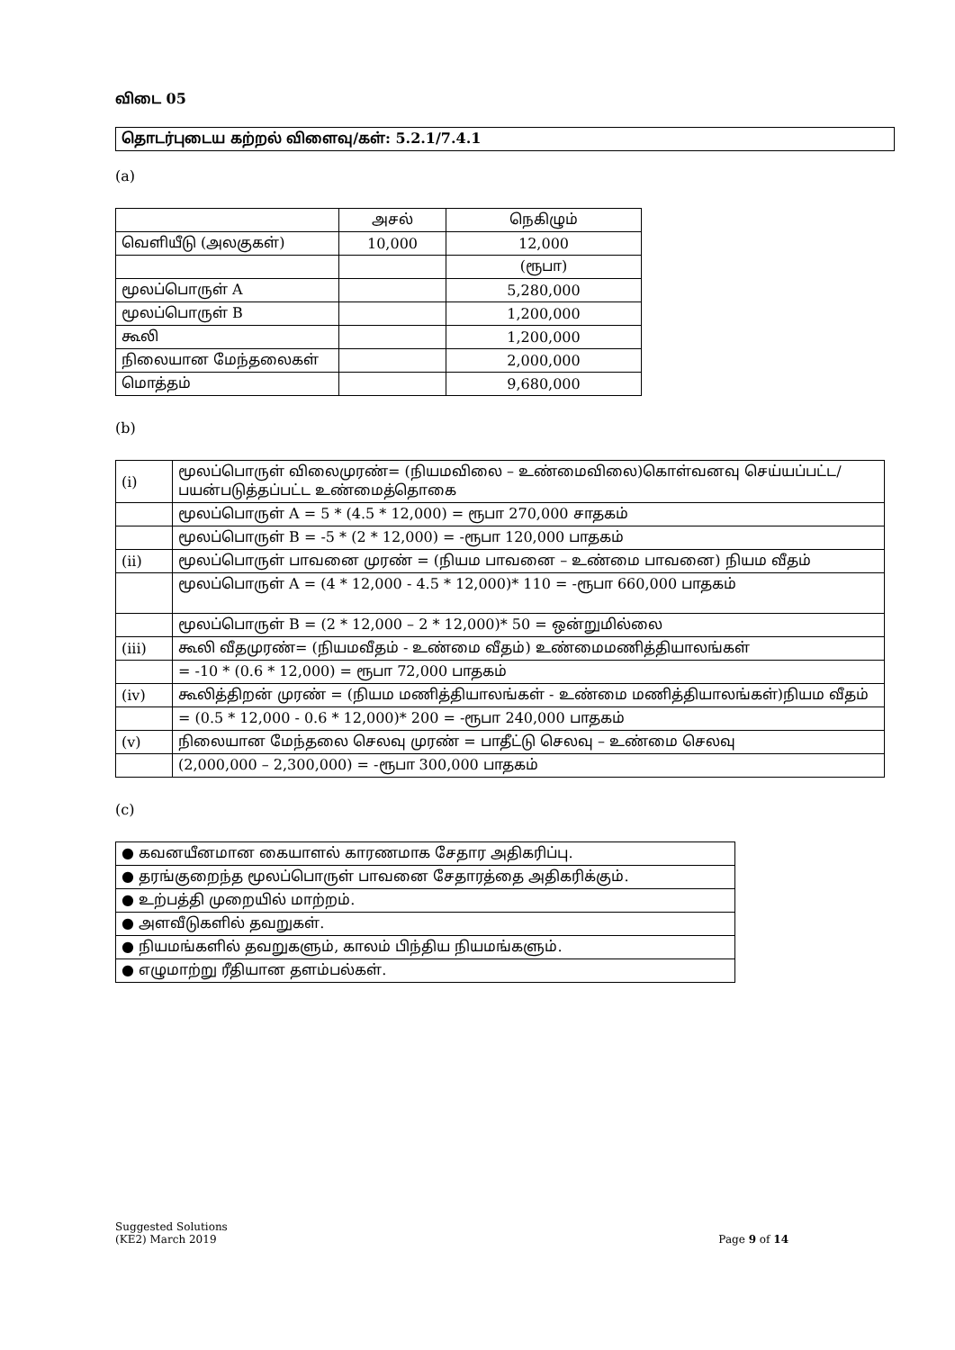விடை 05
தொடர்புடைய கற்றல் விளைவு/கள்: 5.2.1/7.4.1
(a)
| | அசல் | நெகிழும் |
| வெளியீடு (அலகுகள்) | 10,000 | 12,000 |
| | | (ரூபா) |
| மூலப்பொருள் A | | 5,280,000 |
| மூலப்பொருள் B | | 1,200,000 |
| கூலி | | 1,200,000 |
| நிலையான மேந்தலைகள் | | 2,000,000 |
| மொத்தம் | | 9,680,000 |
(b)
| (i) | மூலப்பொருள் விலைமுரண்= (நியமவிலை – உண்மைவிலை)கொள்வனவு செய்யப்பட்ட/பயன்படுத்தப்பட்ட உண்மைத்தொகை |
| | மூலப்பொருள் A = 5 * (4.5 * 12,000) = ரூபா 270,000 சாதகம் |
| | மூலப்பொருள் B = -5 * (2 * 12,000) = -ரூபா 120,000 பாதகம் |
| (ii) | மூலப்பொருள் பாவனை முரண் = (நியம பாவனை – உண்மை பாவனை) நியம வீதம் |
| | மூலப்பொருள் A = (4 * 12,000 - 4.5 * 12,000)* 110 = -ரூபா 660,000 பாதகம் |
| | மூலப்பொருள் B = (2 * 12,000 – 2 * 12,000)* 50 = ஒன்றுமில்லை |
| (iii) | கூலி வீதமுரண்= (நியமவீதம் - உண்மை வீதம்) உண்மைமணித்தியாலங்கள் |
| | = -10 * (0.6 * 12,000) = ரூபா 72,000 பாதகம் |
| (iv) | கூலித்திறன் முரண் = (நியம மணித்தியாலங்கள் - உண்மை மணித்தியாலங்கள்)நியம வீதம் |
| | = (0.5 * 12,000 - 0.6 * 12,000)* 200 = -ரூபா 240,000 பாதகம் |
| (v) | நிலையான மேந்தலை செலவு முரண் = பாதீட்டு செலவு – உண்மை செலவு |
| | (2,000,000 – 2,300,000) = -ரூபா 300,000 பாதகம் |
(c)
| ● கவனயீனமான கையாளல் காரணமாக சேதார அதிகரிப்பு. |
| ● தரங்குறைந்த மூலப்பொருள் பாவனை சேதாரத்தை அதிகரிக்கும். |
| ● உற்பத்தி முறையில் மாற்றம். |
| ● அளவீடுகளில் தவறுகள். |
| ● நியமங்களில் தவறுகளும், காலம் பிந்திய நியமங்களும். |
| ● எழுமாற்று ரீதியான தளம்பல்கள். |
Suggested Solutions
(KE2) March 2019
Page 9 of 14